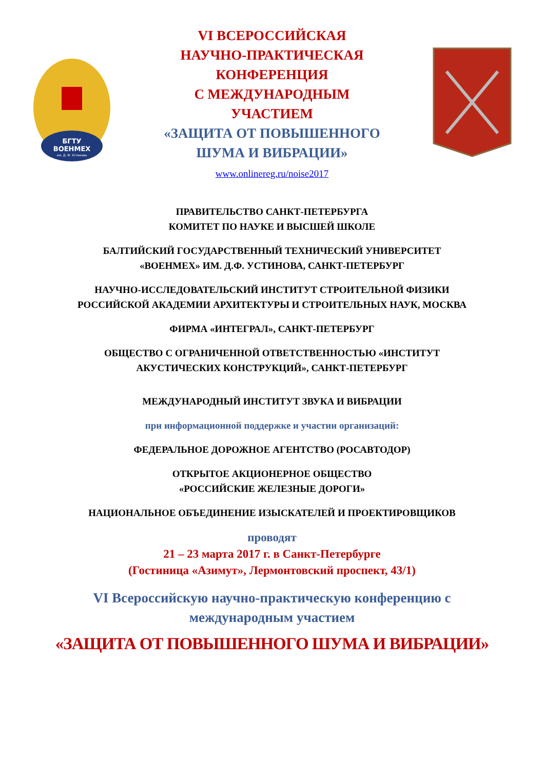БГТУ
ВОЕНМЕХ
им. Д. Ф. Устинова
VI ВСЕРОССИЙСКАЯ
НАУЧНО-ПРАКТИЧЕСКАЯ
КОНФЕРЕНЦИЯ
С МЕЖДУНАРОДНЫМ
УЧАСТИЕМ
«ЗАЩИТА ОТ ПОВЫШЕННОГО
ШУМА И ВИБРАЦИИ»
www.onlinereg.ru/noise2017
ПРАВИТЕЛЬСТВО САНКТ-ПЕТЕРБУРГА
КОМИТЕТ ПО НАУКЕ И ВЫСШЕЙ ШКОЛЕ
БАЛТИЙСКИЙ ГОСУДАРСТВЕННЫЙ ТЕХНИЧЕСКИЙ УНИВЕРСИТЕТ
«ВОЕНМЕХ» ИМ. Д.Ф. УСТИНОВА, САНКТ-ПЕТЕРБУРГ
НАУЧНО-ИССЛЕДОВАТЕЛЬСКИЙ ИНСТИТУТ СТРОИТЕЛЬНОЙ ФИЗИКИ
РОССИЙСКОЙ АКАДЕМИИ АРХИТЕКТУРЫ И СТРОИТЕЛЬНЫХ НАУК, МОСКВА
ФИРМА «ИНТЕГРАЛ», САНКТ-ПЕТЕРБУРГ
ОБЩЕСТВО С ОГРАНИЧЕННОЙ ОТВЕТСТВЕННОСТЬЮ «ИНСТИТУТ
АКУСТИЧЕСКИХ КОНСТРУКЦИЙ», САНКТ-ПЕТЕРБУРГ
МЕЖДУНАРОДНЫЙ ИНСТИТУТ ЗВУКА И ВИБРАЦИИ
при информационной поддержке и участии организаций:
ФЕДЕРАЛЬНОЕ ДОРОЖНОЕ АГЕНТСТВО (РОСАВТОДОР)
ОТКРЫТОЕ АКЦИОНЕРНОЕ ОБЩЕСТВО
«РОССИЙСКИЕ ЖЕЛЕЗНЫЕ ДОРОГИ»
НАЦИОНАЛЬНОЕ ОБЪЕДИНЕНИЕ ИЗЫСКАТЕЛЕЙ И ПРОЕКТИРОВЩИКОВ
проводят
21 – 23 марта 2017 г. в Санкт-Петербурге
(Гостиница «Азимут», Лермонтовский проспект, 43/1)
VI Всероссийскую научно-практическую конференцию с
международным участием
«ЗАЩИТА ОТ ПОВЫШЕННОГО ШУМА И ВИБРАЦИИ»